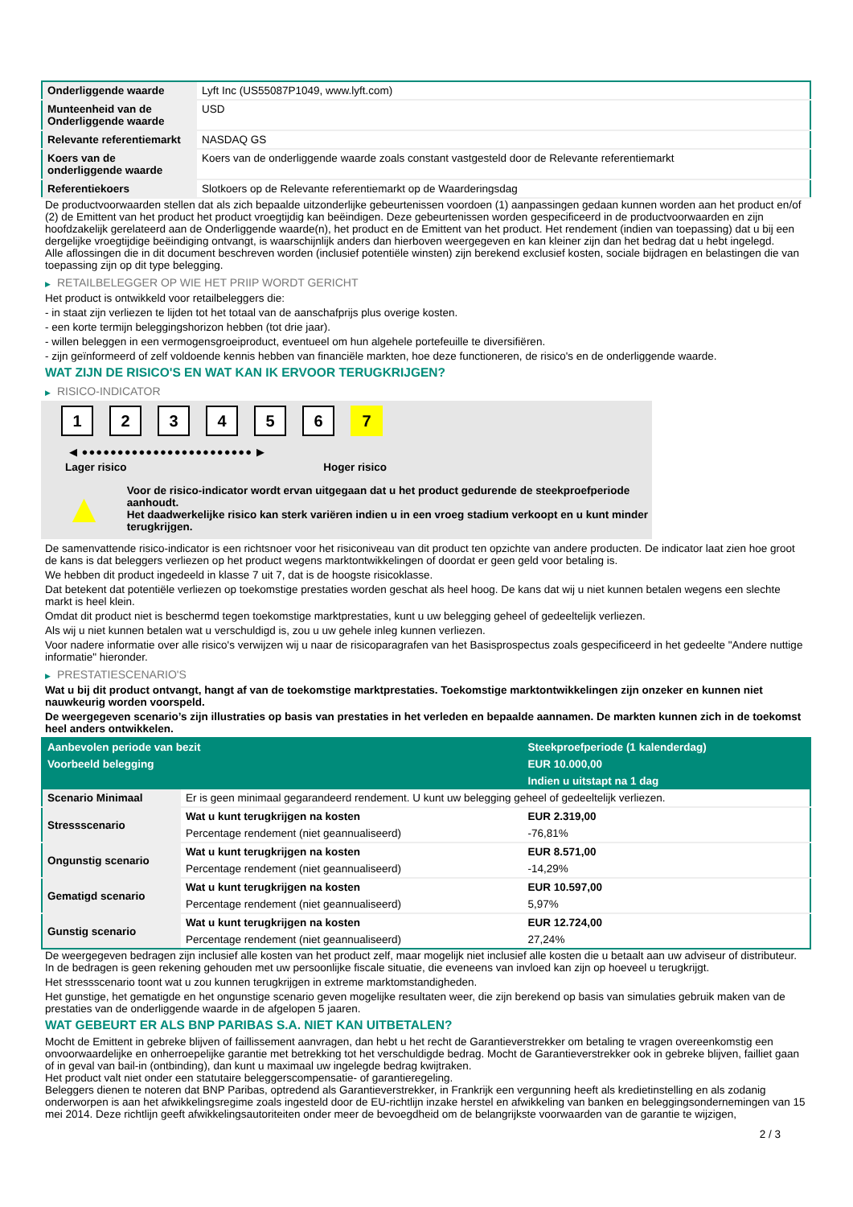| Onderliggende waarde | Lyft Inc (US55087P1049, www.lyft.com) |
| Munteenheid van de Onderliggende waarde | USD |
| Relevante referentiemarkt | NASDAQ GS |
| Koers van de onderliggende waarde | Koers van de onderliggende waarde zoals constant vastgesteld door de Relevante referentiemarkt |
| Referentiekoers | Slotkoers op de Relevante referentiemarkt op de Waarderingsdag |
De productvoorwaarden stellen dat als zich bepaalde uitzonderlijke gebeurtenissen voordoen (1) aanpassingen gedaan kunnen worden aan het product en/of (2) de Emittent van het product het product vroegtijdig kan beëindigen. Deze gebeurtenissen worden gespecificeerd in de productvoorwaarden en zijn hoofdzakelijk gerelateerd aan de Onderliggende waarde(n), het product en de Emittent van het product. Het rendement (indien van toepassing) dat u bij een dergelijke vroegtijdige beëindiging ontvangt, is waarschijnlijk anders dan hierboven weergegeven en kan kleiner zijn dan het bedrag dat u hebt ingelegd.
Alle aflossingen die in dit document beschreven worden (inclusief potentiële winsten) zijn berekend exclusief kosten, sociale bijdragen en belastingen die van toepassing zijn op dit type belegging.
▶ RETAILBELEGGER OP WIE HET PRIIP WORDT GERICHT
Het product is ontwikkeld voor retailbeleggers die:
- in staat zijn verliezen te lijden tot het totaal van de aanschafprijs plus overige kosten.
- een korte termijn beleggingshorizon hebben (tot drie jaar).
- willen beleggen in een vermogensgroeiproduct, eventueel om hun algehele portefeuille te diversifiëren.
- zijn geïnformeerd of zelf voldoende kennis hebben van financiële markten, hoe deze functioneren, de risico's en de onderliggende waarde.
WAT ZIJN DE RISICO'S EN WAT KAN IK ERVOOR TERUGKRIJGEN?
▶ RISICO-INDICATOR
1 2 3 4 5 6 7
◀ ●●●●●●●●●●●●●●●●●●●●●●●● ▶
Lager risico Hoger risico
▲
Voor de risico-indicator wordt ervan uitgegaan dat u het product gedurende de steekproefperiode aanhoudt.
Het daadwerkelijke risico kan sterk variëren indien u in een vroeg stadium verkoopt en u kunt minder terugkrijgen.
De samenvattende risico-indicator is een richtsnoer voor het risiconiveau van dit product ten opzichte van andere producten. De indicator laat zien hoe groot de kans is dat beleggers verliezen op het product wegens marktontwikkelingen of doordat er geen geld voor betaling is.
We hebben dit product ingedeeld in klasse 7 uit 7, dat is de hoogste risicoklasse.
Dat betekent dat potentiële verliezen op toekomstige prestaties worden geschat als heel hoog. De kans dat wij u niet kunnen betalen wegens een slechte markt is heel klein.
Omdat dit product niet is beschermd tegen toekomstige marktprestaties, kunt u uw belegging geheel of gedeeltelijk verliezen.
Als wij u niet kunnen betalen wat u verschuldigd is, zou u uw gehele inleg kunnen verliezen.
Voor nadere informatie over alle risico's verwijzen wij u naar de risicoparagrafen van het Basisprospectus zoals gespecificeerd in het gedeelte "Andere nuttige informatie" hieronder.
▶ PRESTATIESCENARIO'S
Wat u bij dit product ontvangt, hangt af van de toekomstige marktprestaties. Toekomstige marktontwikkelingen zijn onzeker en kunnen niet nauwkeurig worden voorspeld.
De weergegeven scenario’s zijn illustraties op basis van prestaties in het verleden en bepaalde aannamen. De markten kunnen zich in de toekomst heel anders ontwikkelen.
| Aanbevolen periode van bezit | | Steekproefperiode (1 kalenderdag) |
| --- | --- | --- |
| Voorbeeld belegging | | EUR 10.000,00 |
| | | Indien u uitstapt na 1 dag |
| Scenario Minimaal | Er is geen minimaal gegarandeerd rendement. U kunt uw belegging geheel of gedeeltelijk verliezen. | |
| Stressscenario | Wat u kunt terugkrijgen na kosten | EUR 2.319,00 |
| | Percentage rendement (niet geannualiseerd) | -76,81% |
| Ongunstig scenario | Wat u kunt terugkrijgen na kosten | EUR 8.571,00 |
| | Percentage rendement (niet geannualiseerd) | -14,29% |
| Gematigd scenario | Wat u kunt terugkrijgen na kosten | EUR 10.597,00 |
| | Percentage rendement (niet geannualiseerd) | 5,97% |
| Gunstig scenario | Wat u kunt terugkrijgen na kosten | EUR 12.724,00 |
| | Percentage rendement (niet geannualiseerd) | 27,24% |
De weergegeven bedragen zijn inclusief alle kosten van het product zelf, maar mogelijk niet inclusief alle kosten die u betaalt aan uw adviseur of distributeur. In de bedragen is geen rekening gehouden met uw persoonlijke fiscale situatie, die eveneens van invloed kan zijn op hoeveel u terugkrijgt.
Het stressscenario toont wat u zou kunnen terugkrijgen in extreme marktomstandigheden.
Het gunstige, het gematigde en het ongunstige scenario geven mogelijke resultaten weer, die zijn berekend op basis van simulaties gebruik maken van de prestaties van de onderliggende waarde in de afgelopen 5 jaaren.
WAT GEBEURT ER ALS BNP PARIBAS S.A. NIET KAN UITBETALEN?
Mocht de Emittent in gebreke blijven of faillissement aanvragen, dan hebt u het recht de Garantieverstrekker om betaling te vragen overeenkomstig een onvoorwaardelijke en onherroepelijke garantie met betrekking tot het verschuldigde bedrag. Mocht de Garantieverstrekker ook in gebreke blijven, failliet gaan of in geval van bail-in (ontbinding), dan kunt u maximaal uw ingelegde bedrag kwijtraken.
Het product valt niet onder een statutaire beleggerscompensatie- of garantieregeling.
Beleggers dienen te noteren dat BNP Paribas, optredend als Garantieverstrekker, in Frankrijk een vergunning heeft als kredietinstelling en als zodanig onderworpen is aan het afwikkelingsregime zoals ingesteld door de EU-richtlijn inzake herstel en afwikkeling van banken en beleggingsondernemingen van 15 mei 2014. Deze richtlijn geeft afwikkelingsautoriteiten onder meer de bevoegdheid om de belangrijkste voorwaarden van de garantie te wijzigen,
2 / 3